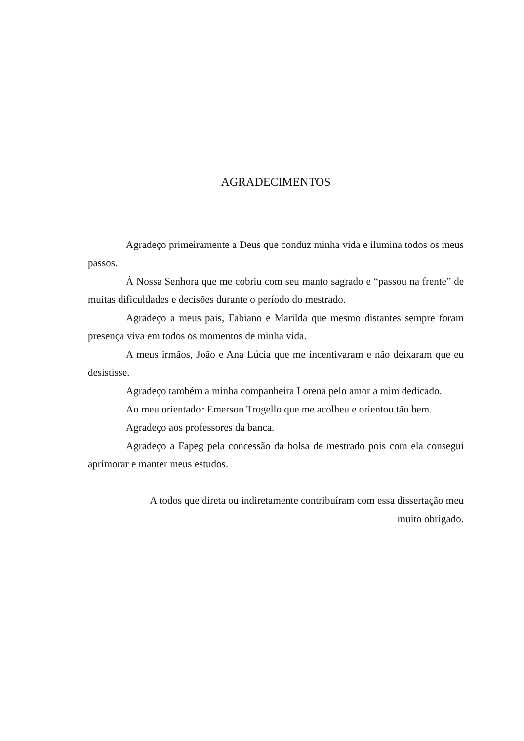AGRADECIMENTOS
Agradeço primeiramente a Deus que conduz minha vida e ilumina todos os meus passos.
À Nossa Senhora que me cobriu com seu manto sagrado e “passou na frente” de muitas dificuldades e decisões durante o período do mestrado.
Agradeço a meus pais, Fabiano e Marilda que mesmo distantes sempre foram presença viva em todos os momentos de minha vida.
A meus irmãos, João e Ana Lúcia que me incentivaram e não deixaram que eu desistisse.
Agradeço também a minha companheira Lorena pelo amor a mim dedicado.
Ao meu orientador Emerson Trogello que me acolheu e orientou tão bem.
Agradeço aos professores da banca.
Agradeço a Fapeg pela concessão da bolsa de mestrado pois com ela consegui aprimorar e manter meus estudos.
A todos que direta ou indiretamente contribuíram com essa dissertação meu muito obrigado.